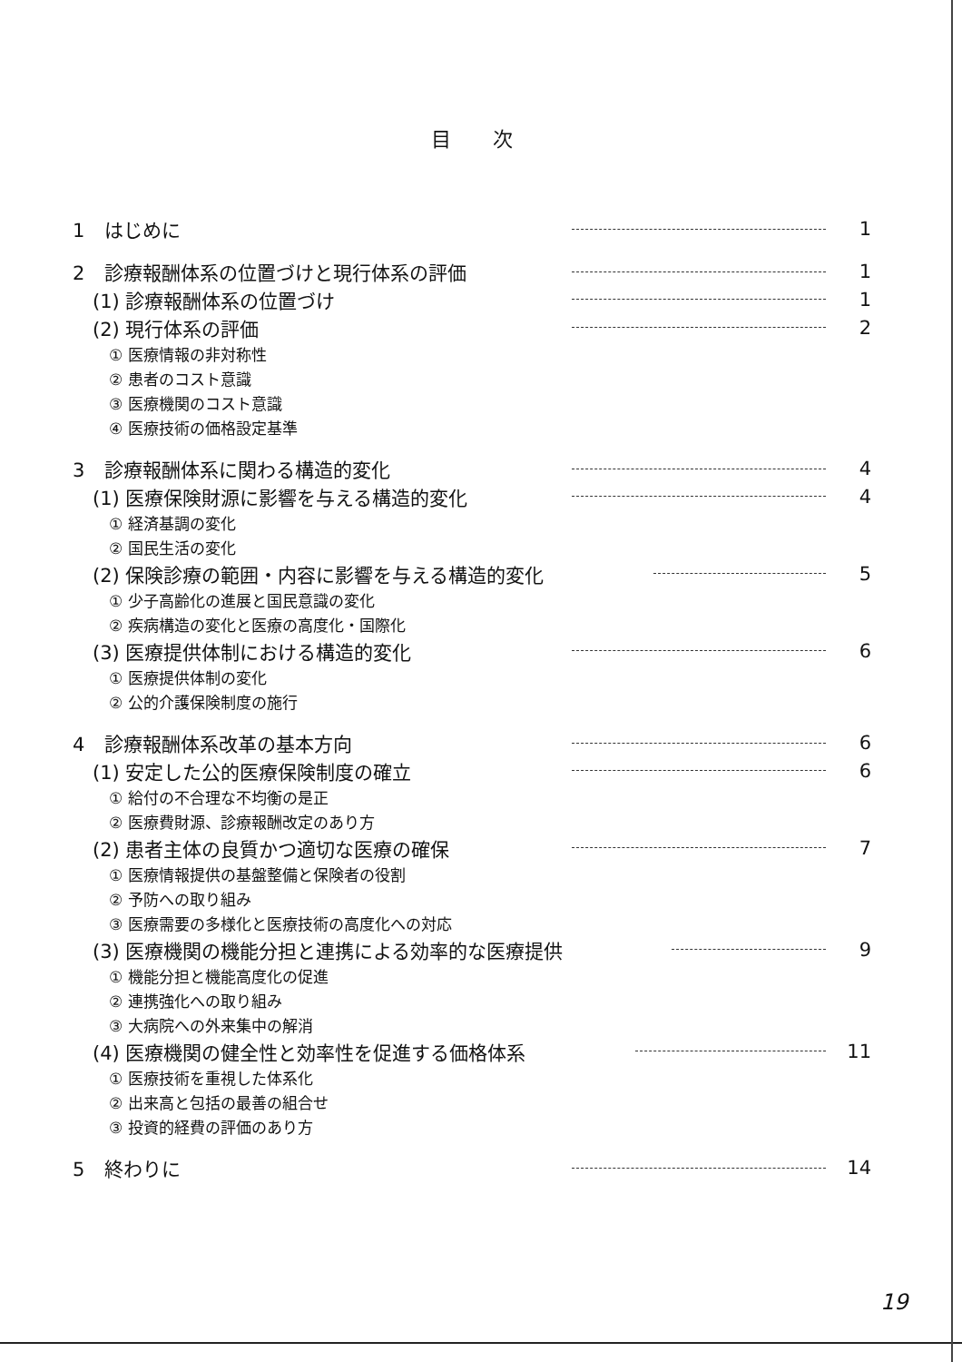目 次
1 はじめに 1
2 診療報酬体系の位置づけと現行体系の評価 1
(1) 診療報酬体系の位置づけ 1
(2) 現行体系の評価 2
① 医療情報の非対称性
② 患者のコスト意識
③ 医療機関のコスト意識
④ 医療技術の価格設定基準
3 診療報酬体系に関わる構造的変化 4
(1) 医療保険財源に影響を与える構造的変化 4
① 経済基調の変化
② 国民生活の変化
(2) 保険診療の範囲・内容に影響を与える構造的変化 5
① 少子高齢化の進展と国民意識の変化
② 疾病構造の変化と医療の高度化・国際化
(3) 医療提供体制における構造的変化 6
① 医療提供体制の変化
② 公的介護保険制度の施行
4 診療報酬体系改革の基本方向 6
(1) 安定した公的医療保険制度の確立 6
① 給付の不合理な不均衡の是正
② 医療費財源、診療報酬改定のあり方
(2) 患者主体の良質かつ適切な医療の確保 7
① 医療情報提供の基盤整備と保険者の役割
② 予防への取り組み
③ 医療需要の多様化と医療技術の高度化への対応
(3) 医療機関の機能分担と連携による効率的な医療提供 9
① 機能分担と機能高度化の促進
② 連携強化への取り組み
③ 大病院への外来集中の解消
(4) 医療機関の健全性と効率性を促進する価格体系 11
① 医療技術を重視した体系化
② 出来高と包括の最善の組合せ
③ 投資的経費の評価のあり方
5 終わりに 14
19